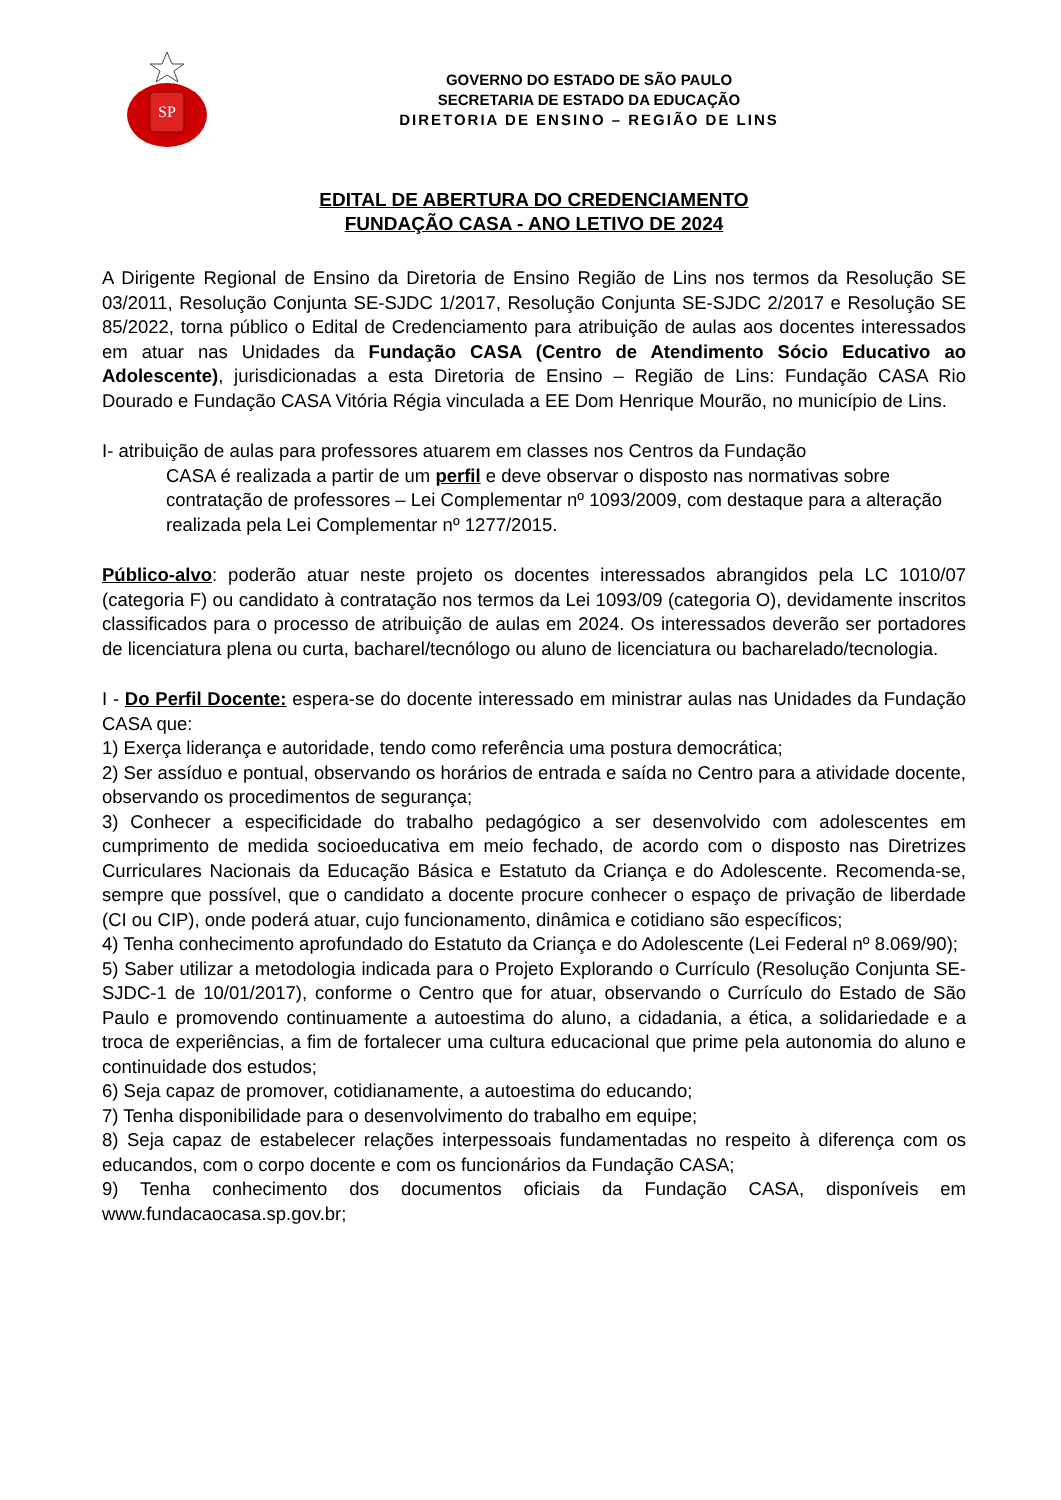SP
GOVERNO DO ESTADO DE SÃO PAULO
SECRETARIA DE ESTADO DA EDUCAÇÃO
DIRETORIA DE ENSINO – REGIÃO DE LINS
EDITAL DE ABERTURA DO CREDENCIAMENTO
FUNDAÇÃO CASA - ANO LETIVO DE 2024
A Dirigente Regional de Ensino da Diretoria de Ensino Região de Lins nos termos da Resolução SE 03/2011, Resolução Conjunta SE-SJDC 1/2017, Resolução Conjunta SE-SJDC 2/2017 e Resolução SE 85/2022, torna público o Edital de Credenciamento para atribuição de aulas aos docentes interessados em atuar nas Unidades da Fundação CASA (Centro de Atendimento Sócio Educativo ao Adolescente), jurisdicionadas a esta Diretoria de Ensino – Região de Lins: Fundação CASA Rio Dourado e Fundação CASA Vitória Régia vinculada a EE Dom Henrique Mourão, no município de Lins.
I- atribuição de aulas para professores atuarem em classes nos Centros da Fundação
CASA é realizada a partir de um perfil e deve observar o disposto nas normativas sobre contratação de professores – Lei Complementar nº 1093/2009, com destaque para a alteração realizada pela Lei Complementar nº 1277/2015.
Público-alvo: poderão atuar neste projeto os docentes interessados abrangidos pela LC 1010/07 (categoria F) ou candidato à contratação nos termos da Lei 1093/09 (categoria O), devidamente inscritos classificados para o processo de atribuição de aulas em 2024. Os interessados deverão ser portadores de licenciatura plena ou curta, bacharel/tecnólogo ou aluno de licenciatura ou bacharelado/tecnologia.
I - Do Perfil Docente: espera-se do docente interessado em ministrar aulas nas Unidades da Fundação CASA que:
1) Exerça liderança e autoridade, tendo como referência uma postura democrática;
2) Ser assíduo e pontual, observando os horários de entrada e saída no Centro para a atividade docente, observando os procedimentos de segurança;
3) Conhecer a especificidade do trabalho pedagógico a ser desenvolvido com adolescentes em cumprimento de medida socioeducativa em meio fechado, de acordo com o disposto nas Diretrizes Curriculares Nacionais da Educação Básica e Estatuto da Criança e do Adolescente. Recomenda-se, sempre que possível, que o candidato a docente procure conhecer o espaço de privação de liberdade (CI ou CIP), onde poderá atuar, cujo funcionamento, dinâmica e cotidiano são específicos;
4) Tenha conhecimento aprofundado do Estatuto da Criança e do Adolescente (Lei Federal nº 8.069/90);
5) Saber utilizar a metodologia indicada para o Projeto Explorando o Currículo (Resolução Conjunta SE-SJDC-1 de 10/01/2017), conforme o Centro que for atuar, observando o Currículo do Estado de São Paulo e promovendo continuamente a autoestima do aluno, a cidadania, a ética, a solidariedade e a troca de experiências, a fim de fortalecer uma cultura educacional que prime pela autonomia do aluno e continuidade dos estudos;
6) Seja capaz de promover, cotidianamente, a autoestima do educando;
7) Tenha disponibilidade para o desenvolvimento do trabalho em equipe;
8) Seja capaz de estabelecer relações interpessoais fundamentadas no respeito à diferença com os educandos, com o corpo docente e com os funcionários da Fundação CASA;
9) Tenha conhecimento dos documentos oficiais da Fundação CASA, disponíveis em www.fundacaocasa.sp.gov.br;